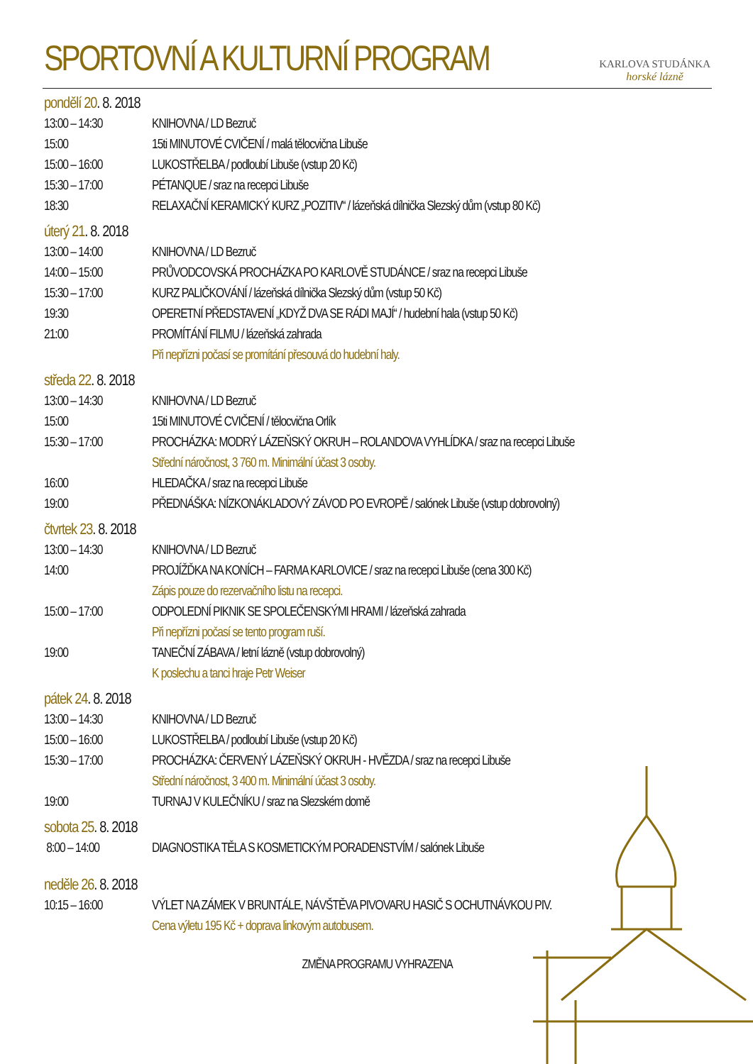SPORTOVNÍ A KULTURNÍ PROGRAM
KARLOVA STUDÁNKA
horské lázně
pondělí 20. 8. 2018
13:00 – 14:30 KNIHOVNA / LD Bezruč
15:00 15ti MINUTOVÉ CVIČENÍ / malá tělocvična Libuše
15:00 – 16:00 LUKOSTŘELBA / podloubí Libuše (vstup 20 Kč)
15:30 – 17:00 PÉTANQUE / sraz na recepci Libuše
18:30 RELAXAČNÍ KERAMICKÝ KURZ „POZITIV“ / lázeňská dílnička Slezský dům (vstup 80 Kč)
úterý 21. 8. 2018
13:00 – 14:00 KNIHOVNA / LD Bezruč
14:00 – 15:00 PRŮVODCOVSKÁ PROCHÁZKA PO KARLOVĚ STUDÁNCE / sraz na recepci Libuše
15:30 – 17:00 KURZ PALIČKOVÁNÍ / lázeňská dílnička Slezský dům (vstup 50 Kč)
19:30 OPERETNÍ PŘEDSTAVENÍ „KDYŽ DVA SE RÁDI MAJÍ“ / hudební hala (vstup 50 Kč)
21:00 PROMÍTÁNÍ FILMU / lázeňská zahrada
Při nepřízni počasí se promítání přesouvá do hudební haly.
středa 22. 8. 2018
13:00 – 14:30 KNIHOVNA / LD Bezruč
15:00 15ti MINUTOVÉ CVIČENÍ / tělocvična Orlík
15:30 – 17:00 PROCHÁZKA: MODRÝ LÁZEŇSKÝ OKRUH – ROLANDOVA VYHLÍDKA / sraz na recepci Libuše
Střední náročnost, 3 760 m. Minimální účast 3 osoby.
16:00 HLEDAČKA / sraz na recepci Libuše
19:00 PŘEDNÁŠKA: NÍZKONÁKLADOVÝ ZÁVOD PO EVROPĚ / salónek Libuše (vstup dobrovolný)
čtvrtek 23. 8. 2018
13:00 – 14:30 KNIHOVNA / LD Bezruč
14:00 PROJÍŽĎKA NA KONÍCH – FARMA KARLOVICE / sraz na recepci Libuše (cena 300 Kč)
Zápis pouze do rezervačního listu na recepci.
15:00 – 17:00 ODPOLEDNÍ PIKNIK SE SPOLEČENSKÝMI HRAMI / lázeňská zahrada
Při nepřízni počasí se tento program ruší.
19:00 TANEČNÍ ZÁBAVA / letní lázně (vstup dobrovolný)
K poslechu a tanci hraje Petr Weiser
pátek 24. 8. 2018
13:00 – 14:30 KNIHOVNA / LD Bezruč
15:00 – 16:00 LUKOSTŘELBA / podloubí Libuše (vstup 20 Kč)
15:30 – 17:00 PROCHÁZKA: ČERVENÝ LÁZEŇSKÝ OKRUH - HVĚZDA / sraz na recepci Libuše
Střední náročnost, 3 400 m. Minimální účast 3 osoby.
19:00 TURNAJ V KULEČNÍKU / sraz na Slezském domě
sobota 25. 8. 2018
8:00 – 14:00 DIAGNOSTIKA TĚLA S KOSMETICKÝM PORADENSTVÍM / salónek Libuše
neděle 26. 8. 2018
10:15 – 16:00 VÝLET NA ZÁMEK V BRUNTÁLE, NÁVŠTĚVA PIVOVARU HASIČ S OCHUTNÁVKOU PIV.
Cena výletu 195 Kč + doprava linkovým autobusem.
ZMĚNA PROGRAMU VYHRAZENA